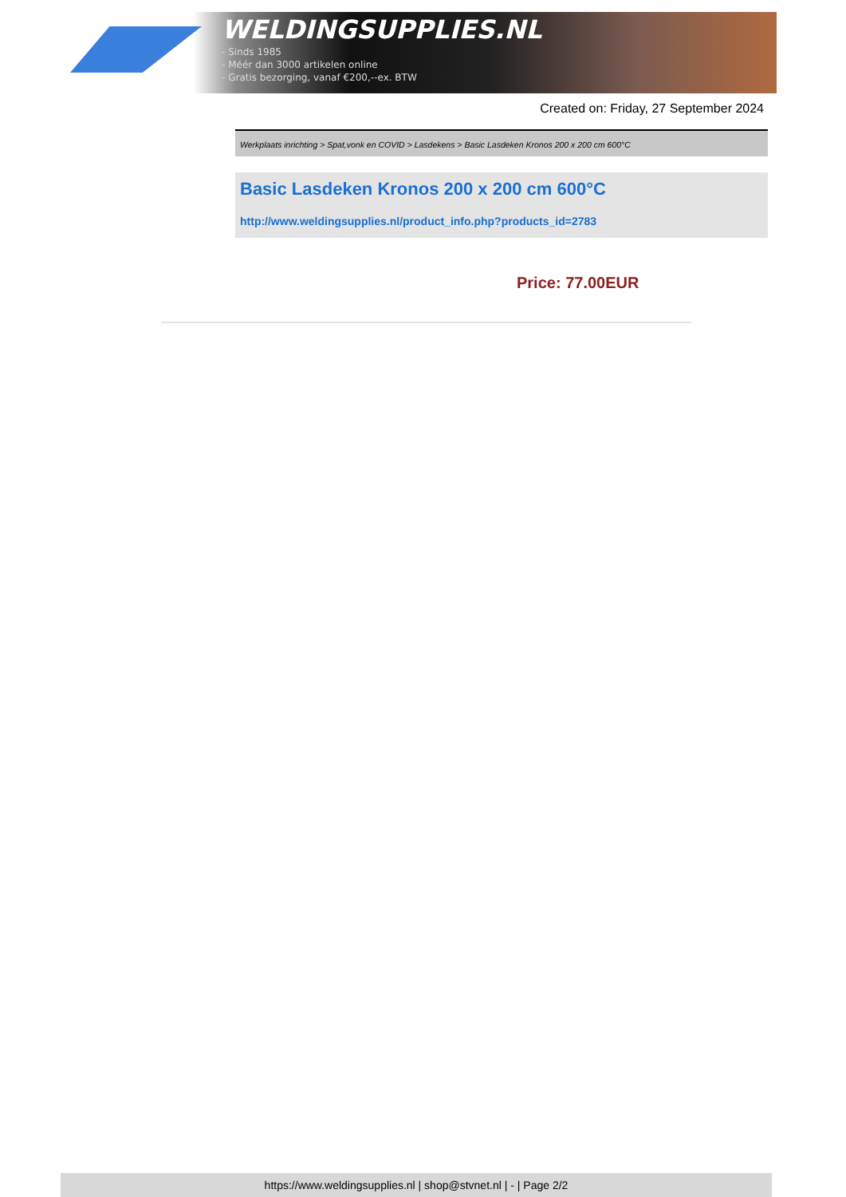WELDINGSUPPLIES.NL
- Sinds 1985
- Méér dan 3000 artikelen online
- Gratis bezorging, vanaf €200,--ex. BTW
Created on: Friday, 27 September 2024
Werkplaats inrichting > Spat,vonk en COVID > Lasdekens > Basic Lasdeken Kronos 200 x 200 cm 600°C
Basic Lasdeken Kronos 200 x 200 cm 600°C
http://www.weldingsupplies.nl/product_info.php?products_id=2783
Price: 77.00EUR
https://www.weldingsupplies.nl | shop@stvnet.nl | - | Page 2/2